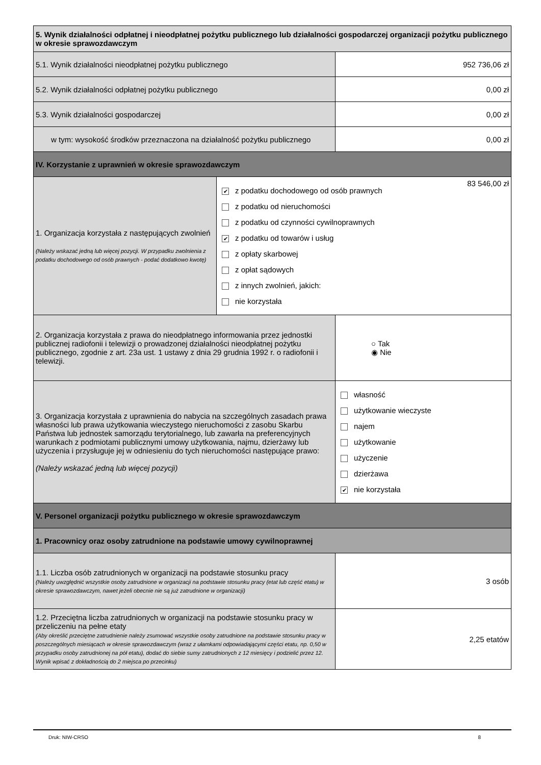| 5. Wynik działalności odpłatnej i nieodpłatnej pożytku publicznego lub działalności gospodarczej organizacji pożytku publicznego w okresie sprawozdawczym | | |
| 5.1. Wynik działalności nieodpłatnej pożytku publicznego | | 952 736,06 zł |
| 5.2. Wynik działalności odpłatnej pożytku publicznego | | 0,00 zł |
| 5.3. Wynik działalności gospodarczej | | 0,00 zł |
| w tym: wysokość środków przeznaczona na działalność pożytku publicznego | | 0,00 zł |
| IV. Korzystanie z uprawnień w okresie sprawozdawczym | | |
| 1. Organizacja korzystała z następujących zwolnień (Należy wskazać jedną lub więcej pozycji. W przypadku zwolnienia z podatku dochodowego od osób prawnych - podać dodatkowo kwotę) | 83 546,00 zł ✔ z podatku dochodowego od osób prawnych z podatku od nieruchomości z podatku od czynności cywilnoprawnych ✔ z podatku od towarów i usług z opłaty skarbowej z opłat sądowych z innych zwolnień, jakich: nie korzystała | |
| 2. Organizacja korzystała z prawa do nieodpłatnego informowania przez jednostki publicznej radiofonii i telewizji o prowadzonej działalności nieodpłatnej pożytku publicznego, zgodnie z art. 23a ust. 1 ustawy z dnia 29 grudnia 1992 r. o radiofonii i telewizji. | | ○ Tak ◉ Nie |
| 3. Organizacja korzystała z uprawnienia do nabycia na szczególnych zasadach prawa własności lub prawa użytkowania wieczystego nieruchomości z zasobu Skarbu Państwa lub jednostek samorządu terytorialnego, lub zawarła na preferencyjnych warunkach z podmiotami publicznymi umowy użytkowania, najmu, dzierżawy lub użyczenia i przysługuje jej w odniesieniu do tych nieruchomości następujące prawo: (Należy wskazać jedną lub więcej pozycji) | | własność użytkowanie wieczyste najem użytkowanie użyczenie dzierżawa ✔ nie korzystała |
| V. Personel organizacji pożytku publicznego w okresie sprawozdawczym | | |
| 1. Pracownicy oraz osoby zatrudnione na podstawie umowy cywilnoprawnej | | |
| 1.1. Liczba osób zatrudnionych w organizacji na podstawie stosunku pracy (Należy uwzględnić wszystkie osoby zatrudnione w organizacji na podstawie stosunku pracy (etat lub część etatu) w okresie sprawozdawczym, nawet jeżeli obecnie nie są już zatrudnione w organizacji) | | 3 osób |
| 1.2. Przeciętna liczba zatrudnionych w organizacji na podstawie stosunku pracy w przeliczeniu na pełne etaty (Aby określić przeciętne zatrudnienie należy zsumować wszystkie osoby zatrudnione na podstawie stosunku pracy w poszczególnych miesiącach w okresie sprawozdawczym (wraz z ułamkami odpowiadającymi części etatu, np. 0,50 w przypadku osoby zatrudnionej na pół etatu), dodać do siebie sumy zatrudnionych z 12 miesięcy i podzielić przez 12. Wynik wpisać z dokładnością do 2 miejsca po przecinku) | | 2,25 etatów |
Druk: NIW-CRSO 8